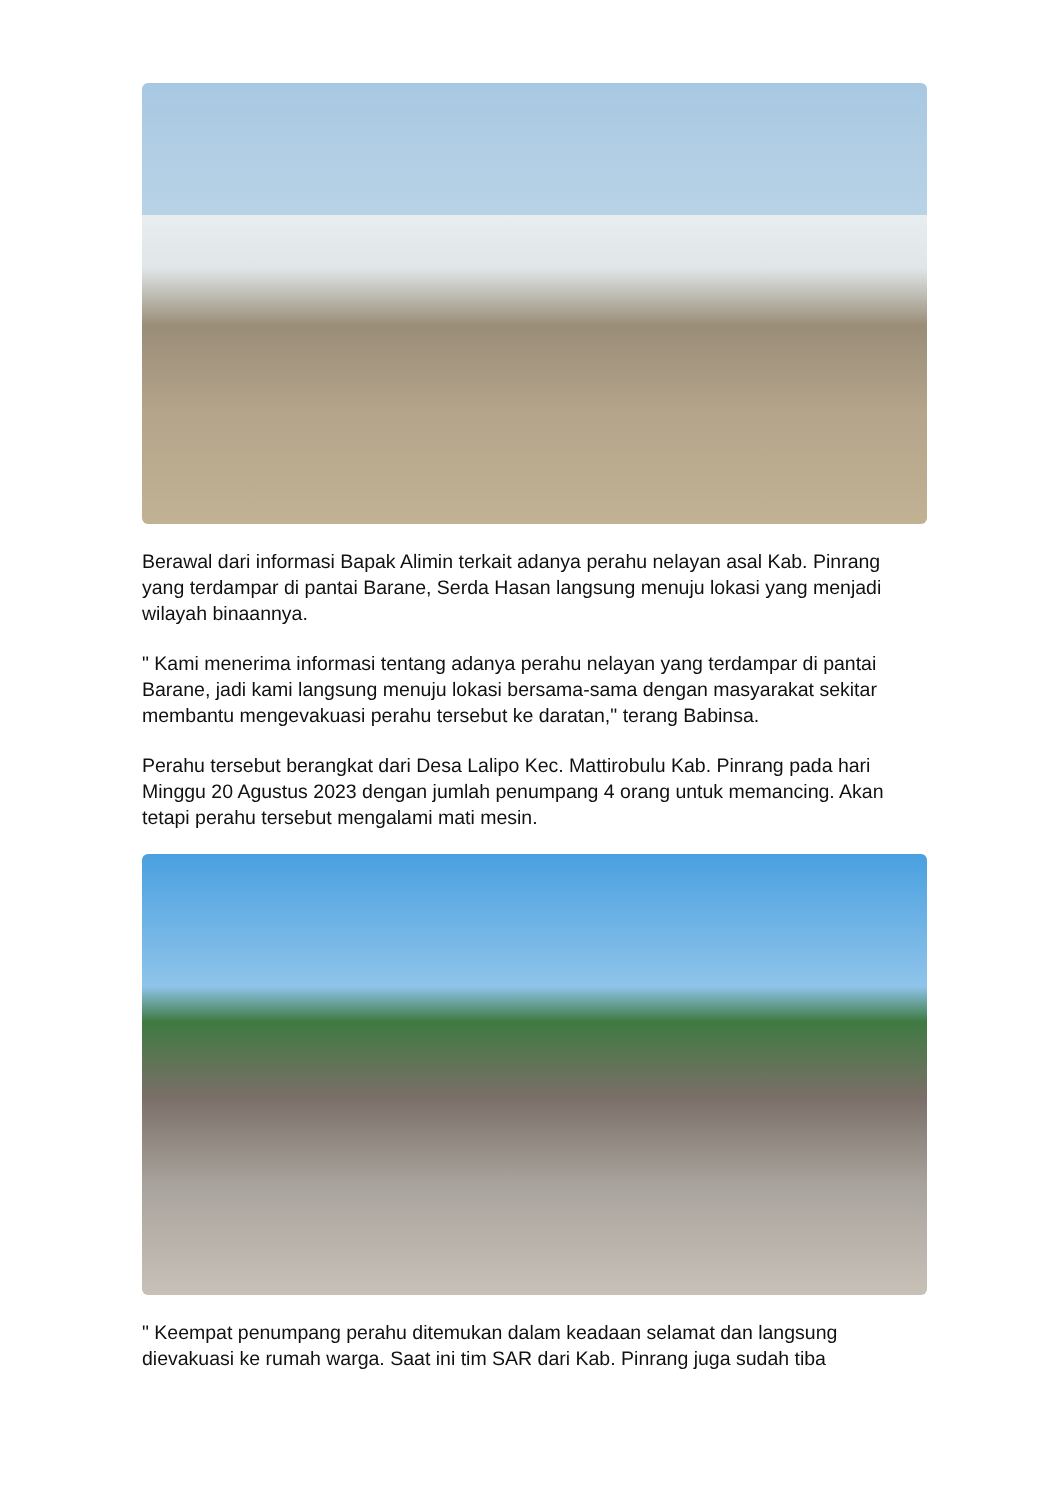Berawal dari informasi Bapak Alimin terkait adanya perahu nelayan asal Kab. Pinrang yang terdampar di pantai Barane, Serda Hasan langsung menuju lokasi yang menjadi wilayah binaannya.
" Kami menerima informasi tentang adanya perahu nelayan yang terdampar di pantai Barane, jadi kami langsung menuju lokasi bersama-sama dengan masyarakat sekitar membantu mengevakuasi perahu tersebut ke daratan," terang Babinsa.
Perahu tersebut berangkat dari Desa Lalipo Kec. Mattirobulu Kab. Pinrang pada hari Minggu 20 Agustus 2023 dengan jumlah penumpang 4 orang untuk memancing. Akan tetapi perahu tersebut mengalami mati mesin.
" Keempat penumpang perahu ditemukan dalam keadaan selamat dan langsung dievakuasi ke rumah warga. Saat ini tim SAR dari Kab. Pinrang juga sudah tiba